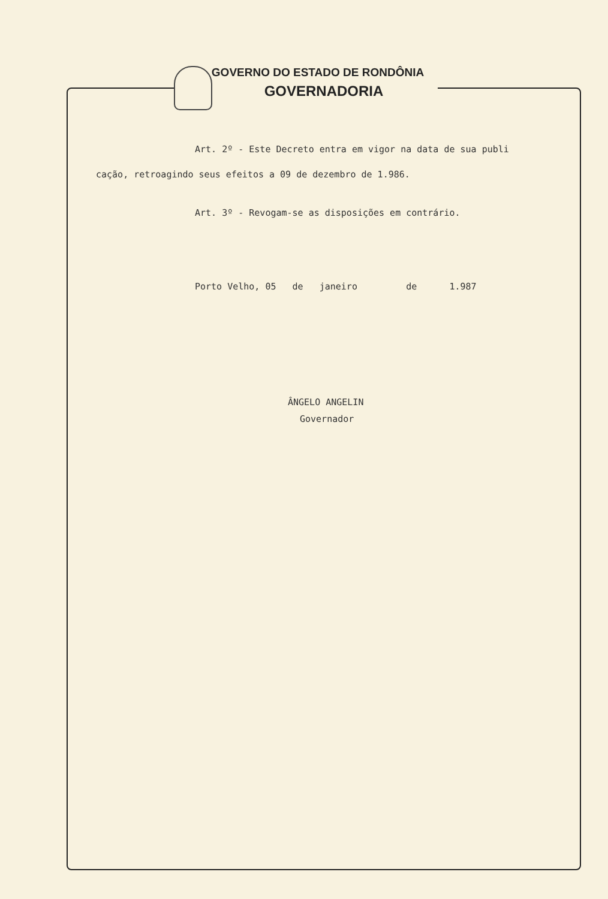GOVERNO DO ESTADO DE RONDÔNIA
GOVERNADORIA
Art. 2º - Este Decreto entra em vigor na data de sua publi
cação, retroagindo seus efeitos a 09 de dezembro de 1.986.
Art. 3º - Revogam-se as disposições em contrário.
Porto Velho, 05 de janeiro de 1.987
ÂNGELO ANGELIN
Governador